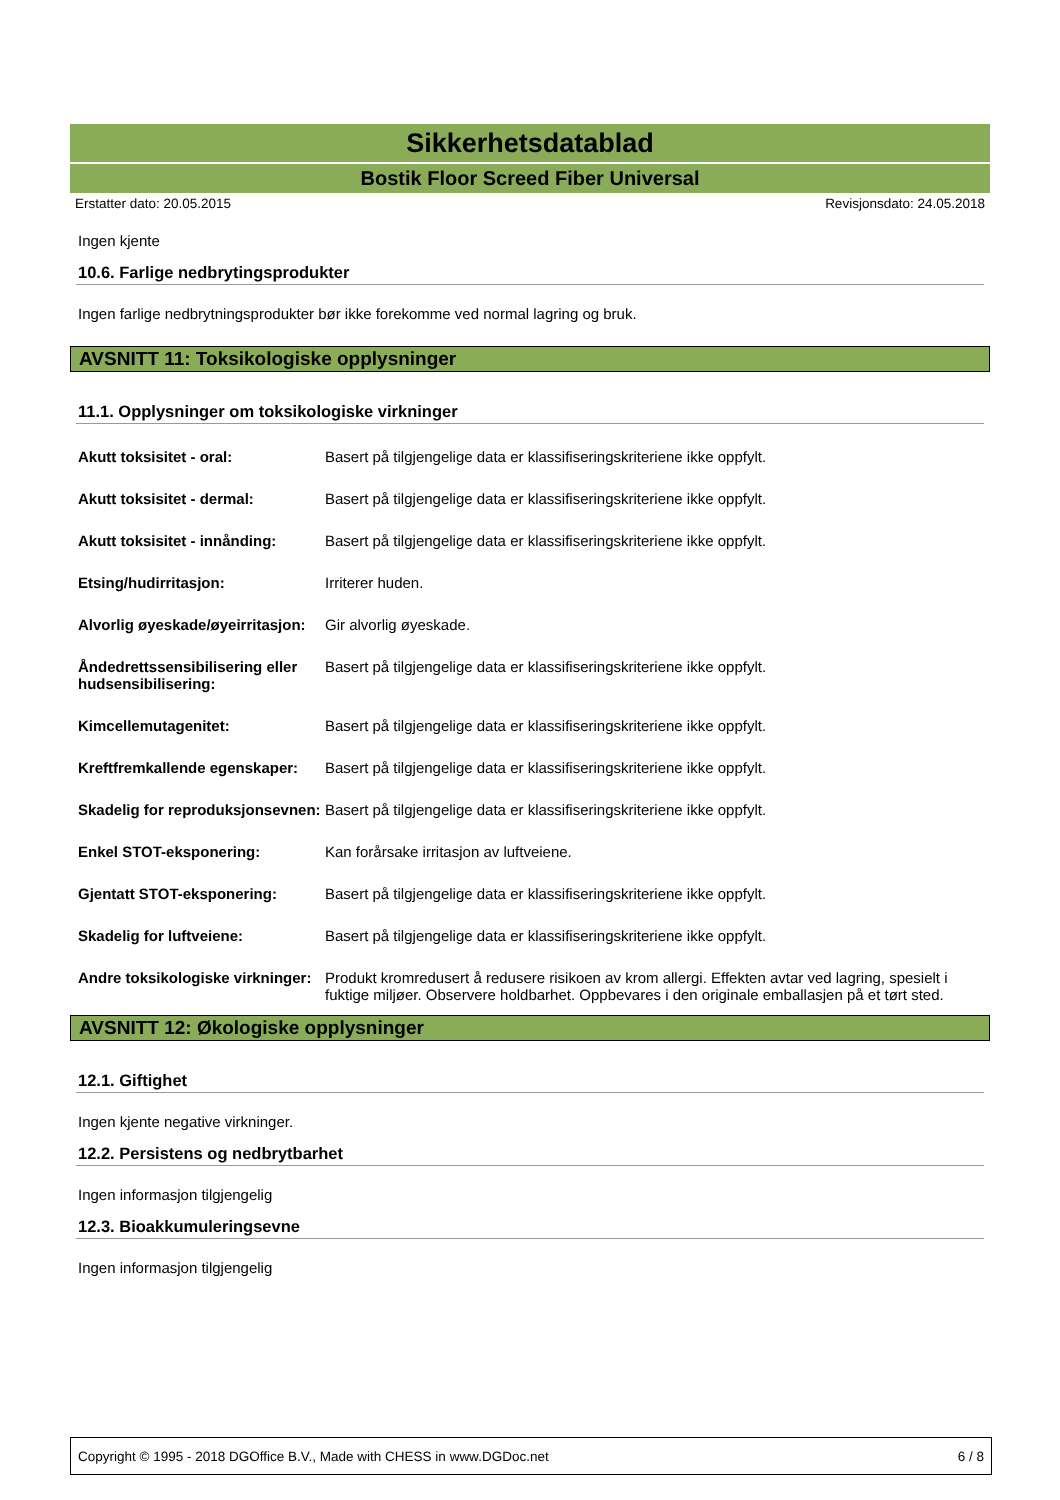Sikkerhetsdatablad
Bostik Floor Screed Fiber Universal
Erstatter dato: 20.05.2015 Revisjonsdato: 24.05.2018
Ingen kjente
10.6. Farlige nedbrytingsprodukter
Ingen farlige nedbrytningsprodukter bør ikke forekomme ved normal lagring og bruk.
AVSNITT 11: Toksikologiske opplysninger
11.1. Opplysninger om toksikologiske virkninger
| Akutt toksisitet - oral: | Basert på tilgjengelige data er klassifiseringskriteriene ikke oppfylt. |
| Akutt toksisitet - dermal: | Basert på tilgjengelige data er klassifiseringskriteriene ikke oppfylt. |
| Akutt toksisitet - innånding: | Basert på tilgjengelige data er klassifiseringskriteriene ikke oppfylt. |
| Etsing/hudirritasjon: | Irriterer huden. |
| Alvorlig øyeskade/øyeirritasjon: | Gir alvorlig øyeskade. |
| Åndedrettssensibilisering eller hudsensibilisering: | Basert på tilgjengelige data er klassifiseringskriteriene ikke oppfylt. |
| Kimcellemutagenitet: | Basert på tilgjengelige data er klassifiseringskriteriene ikke oppfylt. |
| Kreftfremkallende egenskaper: | Basert på tilgjengelige data er klassifiseringskriteriene ikke oppfylt. |
| Skadelig for reproduksjonsevnen: | Basert på tilgjengelige data er klassifiseringskriteriene ikke oppfylt. |
| Enkel STOT-eksponering: | Kan forårsake irritasjon av luftveiene. |
| Gjentatt STOT-eksponering: | Basert på tilgjengelige data er klassifiseringskriteriene ikke oppfylt. |
| Skadelig for luftveiene: | Basert på tilgjengelige data er klassifiseringskriteriene ikke oppfylt. |
| Andre toksikologiske virkninger: | Produkt kromredusert å redusere risikoen av krom allergi. Effekten avtar ved lagring, spesielt i fuktige miljøer. Observere holdbarhet. Oppbevares i den originale emballasjen på et tørt sted. |
AVSNITT 12: Økologiske opplysninger
12.1. Giftighet
Ingen kjente negative virkninger.
12.2. Persistens og nedbrytbarhet
Ingen informasjon tilgjengelig
12.3. Bioakkumuleringsevne
Ingen informasjon tilgjengelig
Copyright © 1995 - 2018 DGOffice B.V., Made with CHESS in www.DGDoc.net 6 / 8